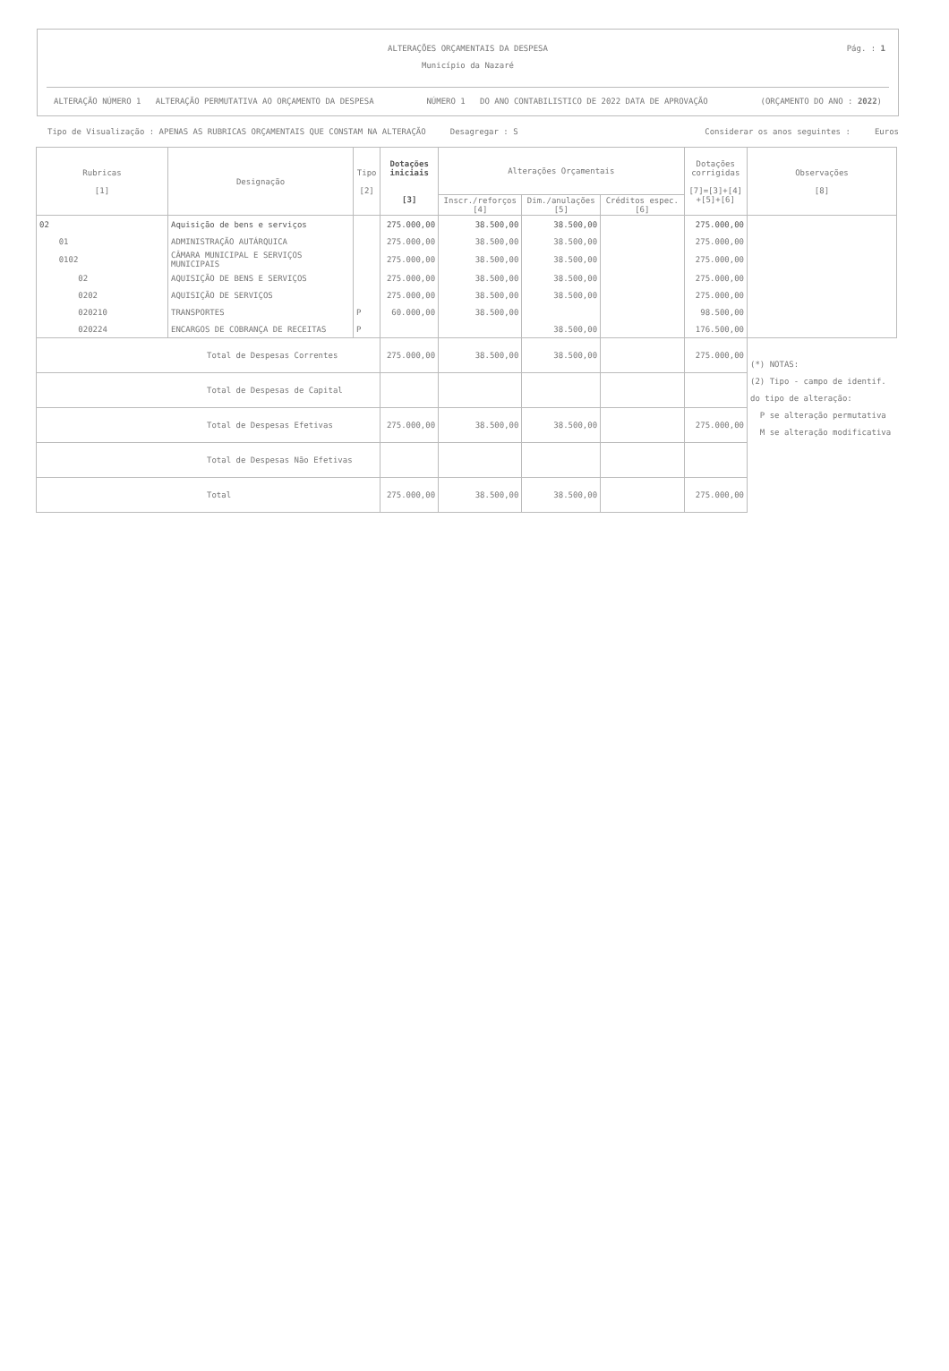ALTERAÇÕES ORÇAMENTAIS DA DESPESA
Município da Nazaré
Pág. : 1
ALTERAÇÃO NÚMERO 1 ALTERAÇÃO PERMUTATIVA AO ORÇAMENTO DA DESPESA NÚMERO 1 DO ANO CONTABILISTICO DE 2022 DATA DE APROVAÇÃO (ORÇAMENTO DO ANO : 2022)
Tipo de Visualização : APENAS AS RUBRICAS ORÇAMENTAIS QUE CONSTAM NA ALTERAÇÃO Desagregar : S Considerar os anos seguintes : Euros
| Rubricas [1] | Designação | Tipo [2] | Dotações iniciais [3] | Alterações Orçamentais | | | Dotações corrigidas [7]=[3]+[4] +[5]+[6] | Observações [8] |
| --- | --- | --- | --- | --- | --- | --- | --- | --- |
| | | | | Inscr./reforços [4] | Dim./anulações [5] | Créditos espec. [6] | | |
| 02 | Aquisição de bens e serviços | | 275.000,00 | 38.500,00 | 38.500,00 | | 275.000,00 | |
| 01 | ADMINISTRAÇÃO AUTÁRQUICA | | 275.000,00 | 38.500,00 | 38.500,00 | | 275.000,00 | |
| 0102 | CÂMARA MUNICIPAL E SERVIÇOS MUNICIPAIS | | 275.000,00 | 38.500,00 | 38.500,00 | | 275.000,00 | |
| 02 | AQUISIÇÃO DE BENS E SERVIÇOS | | 275.000,00 | 38.500,00 | 38.500,00 | | 275.000,00 | |
| 0202 | AQUISIÇÃO DE SERVIÇOS | | 275.000,00 | 38.500,00 | 38.500,00 | | 275.000,00 | |
| 020210 | TRANSPORTES | P | 60.000,00 | 38.500,00 | | | 98.500,00 | |
| 020224 | ENCARGOS DE COBRANÇA DE RECEITAS | P | | | 38.500,00 | | 176.500,00 | |
| Total de Despesas Correntes | | | 275.000,00 | 38.500,00 | 38.500,00 | | 275.000,00 | (*) NOTAS: (2) Tipo - campo de identif. do tipo de alteração: P se alteração permutativa M se alteração modificativa |
| Total de Despesas de Capital | | | | | | | | |
| Total de Despesas Efetivas | | | 275.000,00 | 38.500,00 | 38.500,00 | | 275.000,00 | |
| Total de Despesas Não Efetivas | | | | | | | | |
| Total | | | 275.000,00 | 38.500,00 | 38.500,00 | | 275.000,00 | |